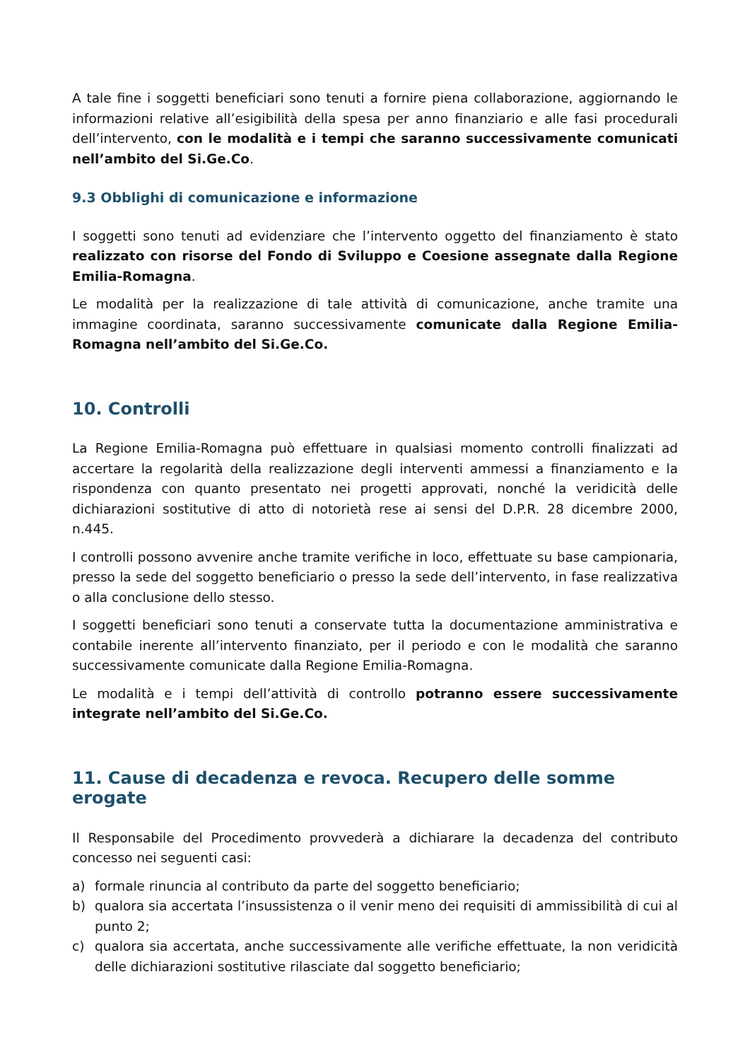A tale fine i soggetti beneficiari sono tenuti a fornire piena collaborazione, aggiornando le informazioni relative all’esigibilità della spesa per anno finanziario e alle fasi procedurali dell’intervento, con le modalità e i tempi che saranno successivamente comunicati nell’ambito del Si.Ge.Co.
9.3 Obblighi di comunicazione e informazione
I soggetti sono tenuti ad evidenziare che l’intervento oggetto del finanziamento è stato realizzato con risorse del Fondo di Sviluppo e Coesione assegnate dalla Regione Emilia-Romagna.
Le modalità per la realizzazione di tale attività di comunicazione, anche tramite una immagine coordinata, saranno successivamente comunicate dalla Regione Emilia-Romagna nell’ambito del Si.Ge.Co.
10. Controlli
La Regione Emilia-Romagna può effettuare in qualsiasi momento controlli finalizzati ad accertare la regolarità della realizzazione degli interventi ammessi a finanziamento e la rispondenza con quanto presentato nei progetti approvati, nonché la veridicità delle dichiarazioni sostitutive di atto di notorietà rese ai sensi del D.P.R. 28 dicembre 2000, n.445.
I controlli possono avvenire anche tramite verifiche in loco, effettuate su base campionaria, presso la sede del soggetto beneficiario o presso la sede dell’intervento, in fase realizzativa o alla conclusione dello stesso.
I soggetti beneficiari sono tenuti a conservate tutta la documentazione amministrativa e contabile inerente all’intervento finanziato, per il periodo e con le modalità che saranno successivamente comunicate dalla Regione Emilia-Romagna.
Le modalità e i tempi dell’attività di controllo potranno essere successivamente integrate nell’ambito del Si.Ge.Co.
11. Cause di decadenza e revoca. Recupero delle somme erogate
Il Responsabile del Procedimento provvederà a dichiarare la decadenza del contributo concesso nei seguenti casi:
a) formale rinuncia al contributo da parte del soggetto beneficiario;
b) qualora sia accertata l’insussistenza o il venir meno dei requisiti di ammissibilità di cui al punto 2;
c) qualora sia accertata, anche successivamente alle verifiche effettuate, la non veridicità delle dichiarazioni sostitutive rilasciate dal soggetto beneficiario;